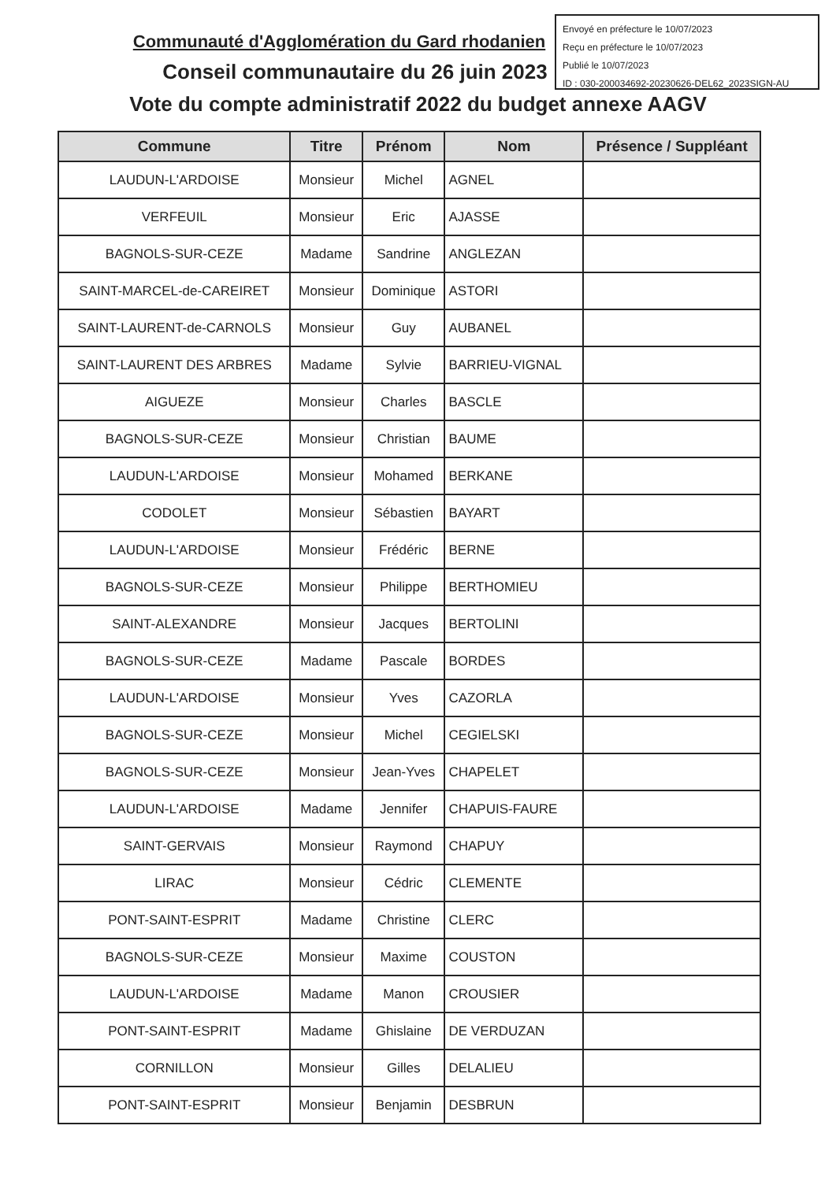Envoyé en préfecture le 10/07/2023
Reçu en préfecture le 10/07/2023
Publié le 10/07/2023
ID : 030-200034692-20230626-DEL62_2023SIGN-AU
Communauté d'Agglomération du Gard rhodanien
Conseil communautaire du 26 juin 2023
Vote du compte administratif 2022 du budget annexe AAGV
| Commune | Titre | Prénom | Nom | Présence / Suppléant |
| --- | --- | --- | --- | --- |
| LAUDUN-L'ARDOISE | Monsieur | Michel | AGNEL | |
| VERFEUIL | Monsieur | Eric | AJASSE | |
| BAGNOLS-SUR-CEZE | Madame | Sandrine | ANGLEZAN | |
| SAINT-MARCEL-de-CAREIRET | Monsieur | Dominique | ASTORI | |
| SAINT-LAURENT-de-CARNOLS | Monsieur | Guy | AUBANEL | |
| SAINT-LAURENT DES ARBRES | Madame | Sylvie | BARRIEU-VIGNAL | |
| AIGUEZE | Monsieur | Charles | BASCLE | |
| BAGNOLS-SUR-CEZE | Monsieur | Christian | BAUME | |
| LAUDUN-L'ARDOISE | Monsieur | Mohamed | BERKANE | |
| CODOLET | Monsieur | Sébastien | BAYART | |
| LAUDUN-L'ARDOISE | Monsieur | Frédéric | BERNE | |
| BAGNOLS-SUR-CEZE | Monsieur | Philippe | BERTHOMIEU | |
| SAINT-ALEXANDRE | Monsieur | Jacques | BERTOLINI | |
| BAGNOLS-SUR-CEZE | Madame | Pascale | BORDES | |
| LAUDUN-L'ARDOISE | Monsieur | Yves | CAZORLA | |
| BAGNOLS-SUR-CEZE | Monsieur | Michel | CEGIELSKI | |
| BAGNOLS-SUR-CEZE | Monsieur | Jean-Yves | CHAPELET | |
| LAUDUN-L'ARDOISE | Madame | Jennifer | CHAPUIS-FAURE | |
| SAINT-GERVAIS | Monsieur | Raymond | CHAPUY | |
| LIRAC | Monsieur | Cédric | CLEMENTE | |
| PONT-SAINT-ESPRIT | Madame | Christine | CLERC | |
| BAGNOLS-SUR-CEZE | Monsieur | Maxime | COUSTON | |
| LAUDUN-L'ARDOISE | Madame | Manon | CROUSIER | |
| PONT-SAINT-ESPRIT | Madame | Ghislaine | DE VERDUZAN | |
| CORNILLON | Monsieur | Gilles | DELALIEU | |
| PONT-SAINT-ESPRIT | Monsieur | Benjamin | DESBRUN | |